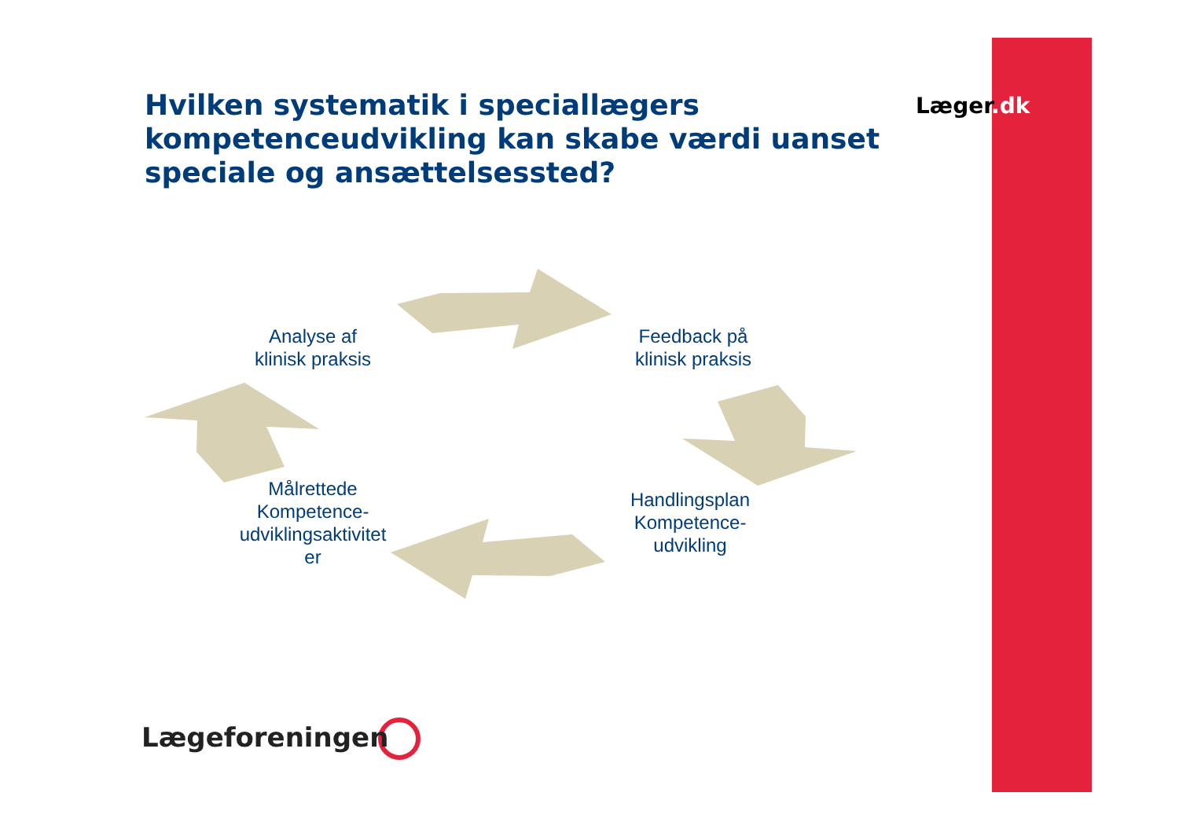Læge r.dk
Hvilken systematik i speciallægers kompetenceudvikling kan skabe værdi uanset speciale og ansættelsessted?
Analyse af
klinisk praksis
Feedback på
klinisk praksis
Handlingsplan
Kompetence-
udvikling
Målrettede
Kompetence-
udviklingsaktivitet
er
Lægeforeningen